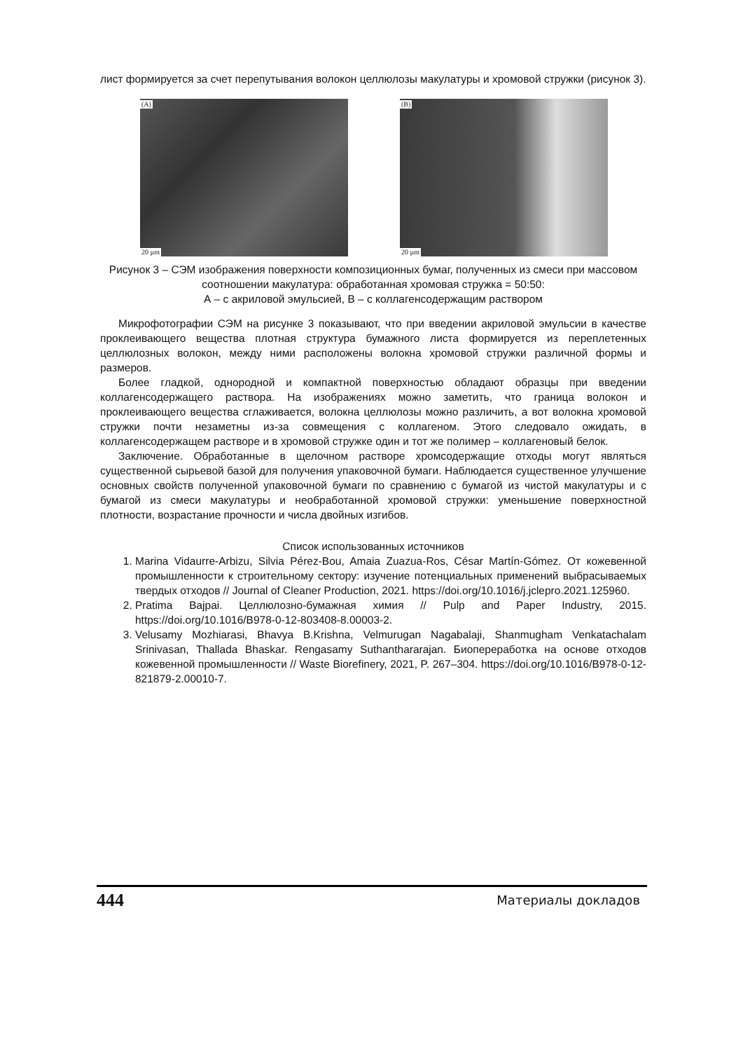лист формируется за счет перепутывания волокон целлюлозы макулатуры и хромовой стружки (рисунок 3).
(A)
20 µm
(B)
20 µm
Рисунок 3 – СЭМ изображения поверхности композиционных бумаг, полученных из смеси при массовом соотношении макулатура: обработанная хромовая стружка = 50:50:
А – с акриловой эмульсией, В – с коллагенсодержащим раствором
Микрофотографии СЭМ на рисунке 3 показывают, что при введении акриловой эмульсии в качестве проклеивающего вещества плотная структура бумажного листа формируется из переплетенных целлюлозных волокон, между ними расположены волокна хромовой стружки различной формы и размеров.
Более гладкой, однородной и компактной поверхностью обладают образцы при введении коллагенсодержащего раствора. На изображениях можно заметить, что граница волокон и проклеивающего вещества сглаживается, волокна целлюлозы можно различить, а вот волокна хромовой стружки почти незаметны из-за совмещения с коллагеном. Этого следовало ожидать, в коллагенсодержащем растворе и в хромовой стружке один и тот же полимер – коллагеновый белок.
Заключение. Обработанные в щелочном растворе хромсодержащие отходы могут являться существенной сырьевой базой для получения упаковочной бумаги. Наблюдается существенное улучшение основных свойств полученной упаковочной бумаги по сравнению с бумагой из чистой макулатуры и с бумагой из смеси макулатуры и необработанной хромовой стружки: уменьшение поверхностной плотности, возрастание прочности и числа двойных изгибов.
Список использованных источников
1. Marina Vidaurre-Arbizu, Silvia Pérez-Bou, Amaia Zuazua-Ros, César Martín-Gómez. От кожевенной промышленности к строительному сектору: изучение потенциальных применений выбрасываемых твердых отходов // Journal of Cleaner Production, 2021. https://doi.org/10.1016/j.jclepro.2021.125960.
2. Pratima Bajpai. Целлюлозно-бумажная химия // Pulp and Paper Industry, 2015. https://doi.org/10.1016/B978-0-12-803408-8.00003-2.
3. Velusamy Mozhiarasi, Bhavya B.Krishna, Velmurugan Nagabalaji, Shanmugham Venkatachalam Srinivasan, Thallada Bhaskar. Rengasamy Suthanthararajan. Биопереработка на основе отходов кожевенной промышленности // Waste Biorefinery, 2021, P. 267–304. https://doi.org/10.1016/B978-0-12-821879-2.00010-7.
444 Материалы докладов